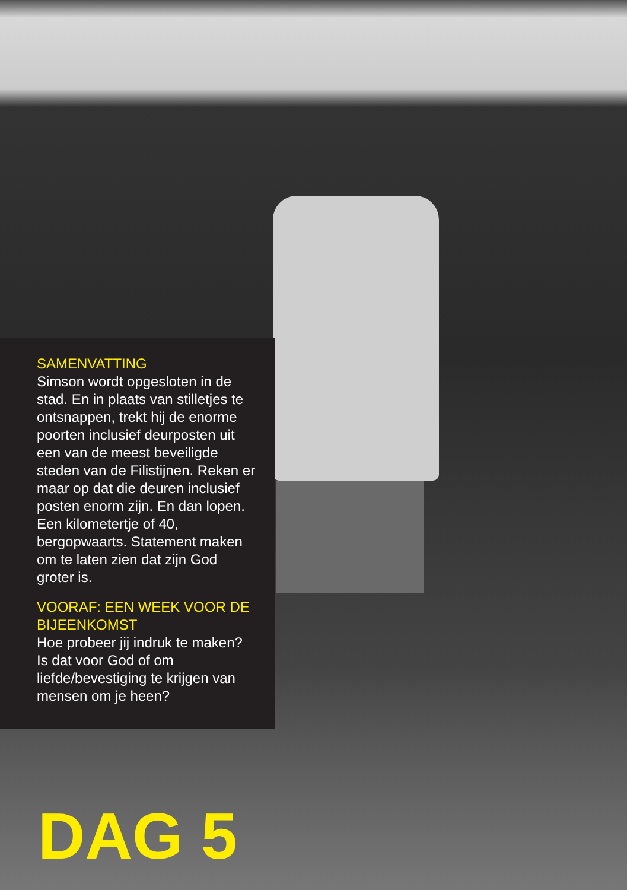SAMENVATTING
Simson wordt opgesloten in de stad. En in plaats van stilletjes te ontsnappen, trekt hij de enorme poorten inclusief deurposten uit een van de meest beveiligde steden van de Filistijnen. Reken er maar op dat die deuren inclusief posten enorm zijn. En dan lopen. Een kilometertje of 40, bergopwaarts. Statement maken om te laten zien dat zijn God groter is.
VOORAF: EEN WEEK VOOR DE BIJEENKOMST
Hoe probeer jij indruk te maken? Is dat voor God of om liefde/bevestiging te krijgen van mensen om je heen?
DAG 5